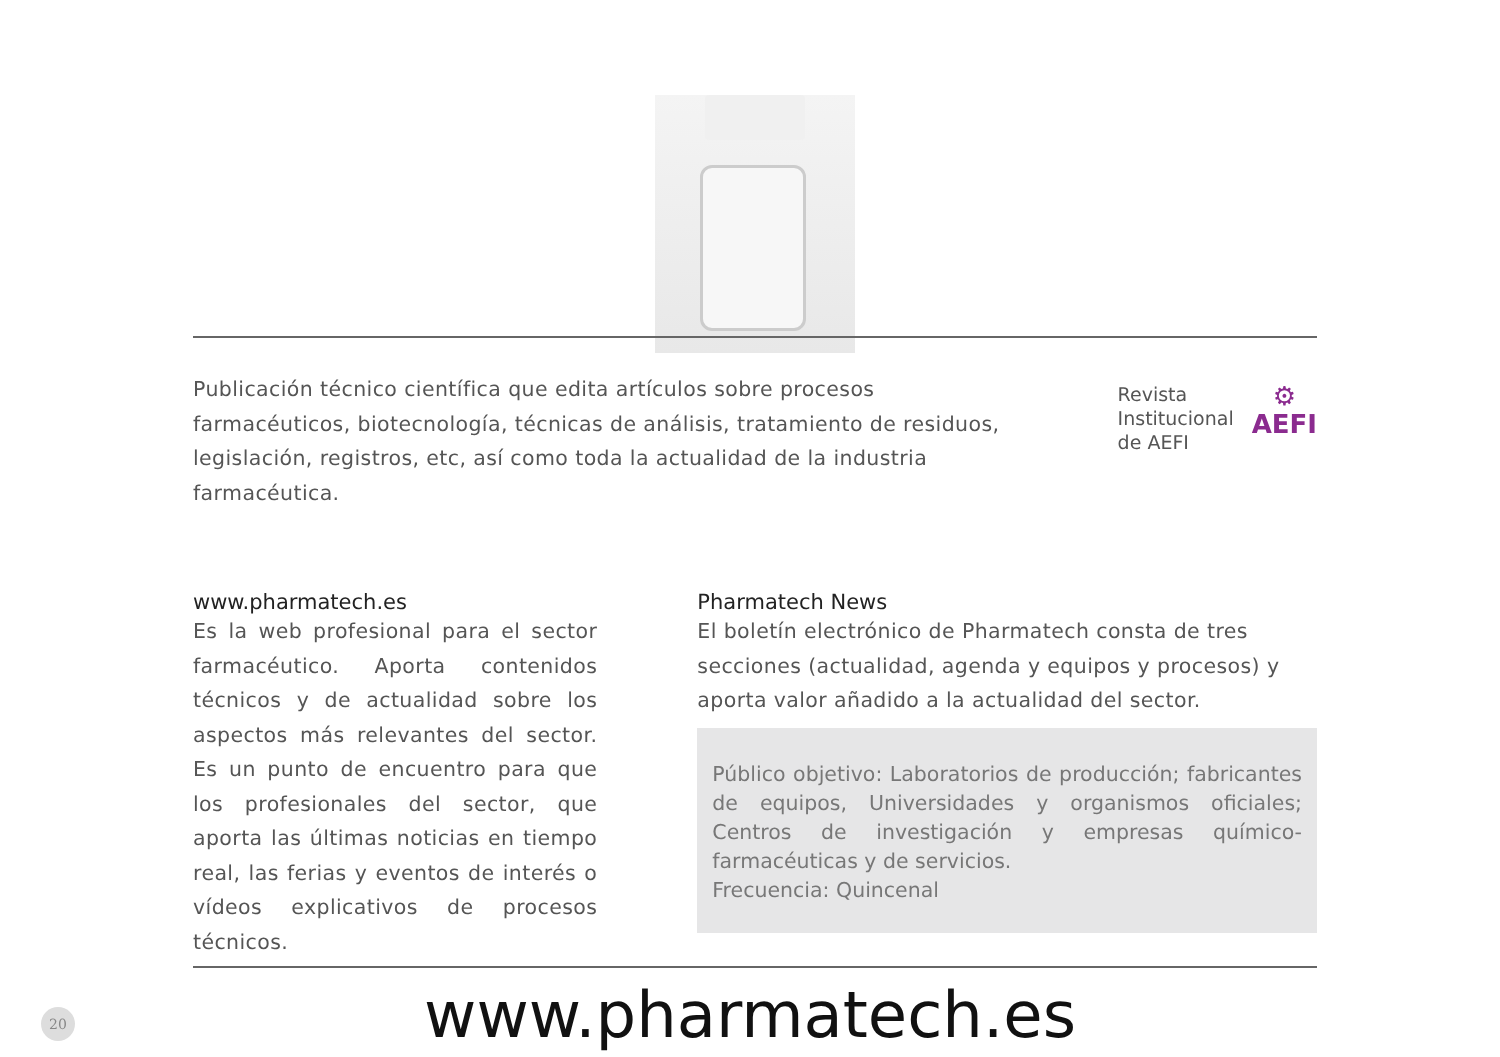Publicación técnico científica que edita artículos sobre procesos farmacéuticos, biotecnología, técnicas de análisis, tratamiento de residuos, legislación, registros, etc, así como toda la actualidad de la industria farmacéutica.
Revista
Institucional
de AEFI
⚙
AEFI
www.pharmatech.es
Es la web profesional para el sector farmacéutico. Aporta contenidos técnicos y de actualidad sobre los aspectos más relevantes del sector. Es un punto de encuentro para que los profesionales del sector, que aporta las últimas noticias en tiempo real, las ferias y eventos de interés o vídeos explicativos de procesos técnicos.
Pharmatech News
El boletín electrónico de Pharmatech consta de tres secciones (actualidad, agenda y equipos y procesos) y aporta valor añadido a la actualidad del sector.
Público objetivo: Laboratorios de producción; fabricantes de equipos, Universidades y organismos oficiales; Centros de investigación y empresas químico-farmacéuticas y de servicios.
Frecuencia: Quincenal
20
www.pharmatech.es